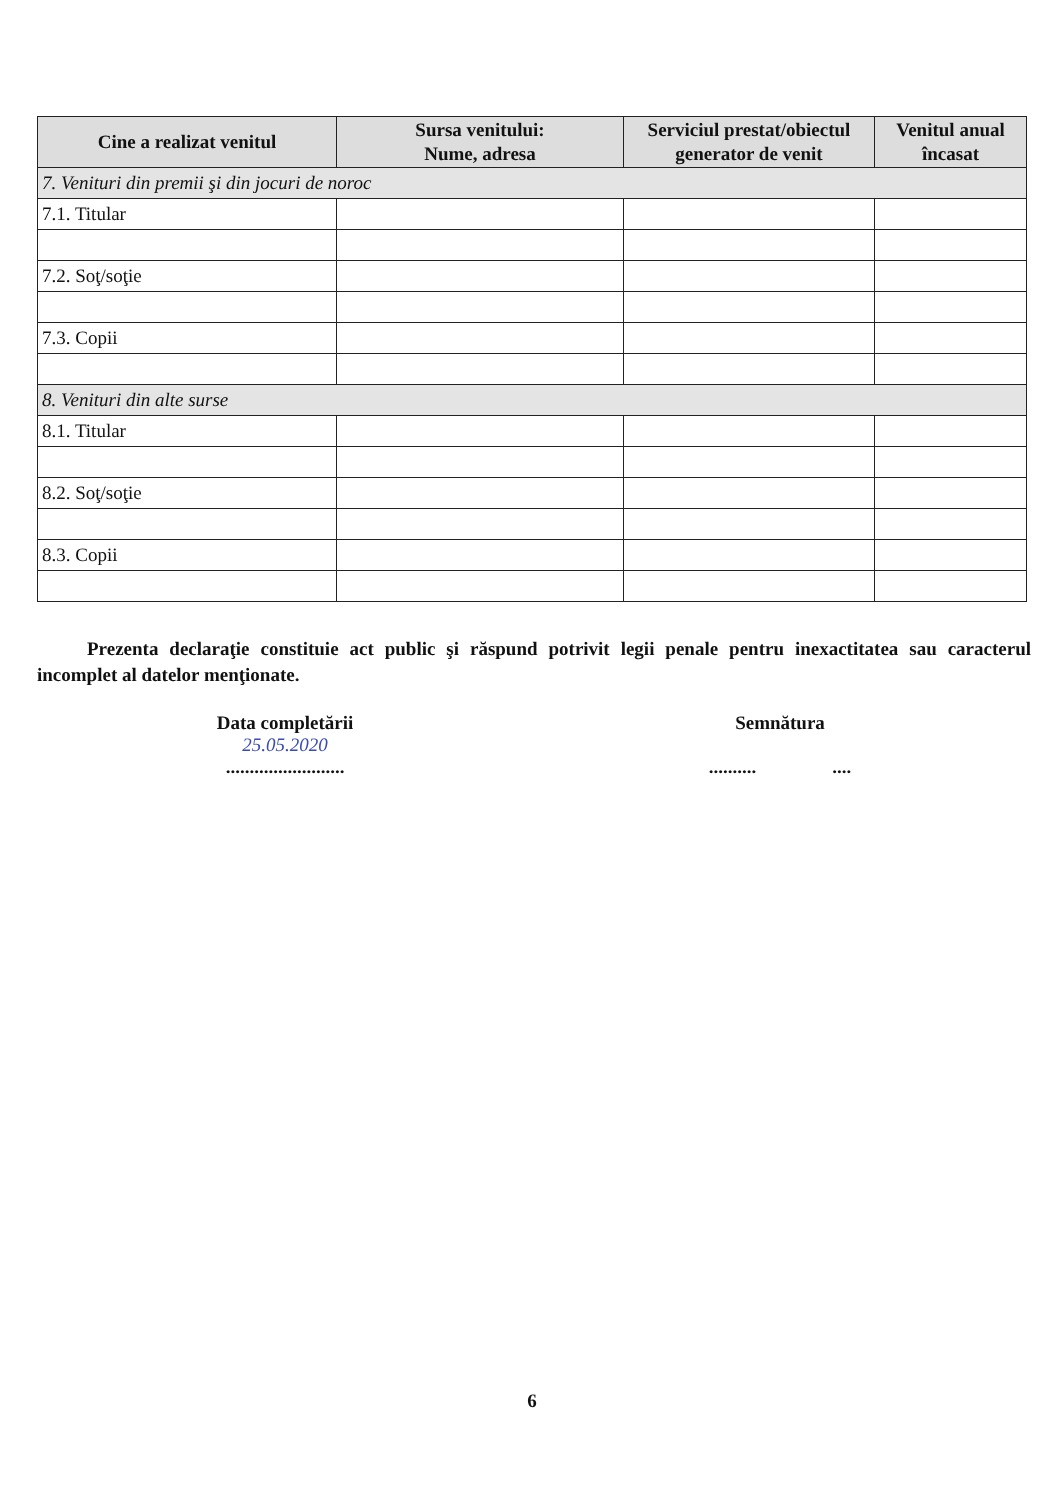| Cine a realizat venitul | Sursa venitului: Nume, adresa | Serviciul prestat/obiectul generator de venit | Venitul anual încasat |
| --- | --- | --- | --- |
| 7. Venituri din premii şi din jocuri de noroc | | | |
| 7.1. Titular | | | |
| 7.2. Soţ/soţie | | | |
| 7.3. Copii | | | |
| 8. Venituri din alte surse | | | |
| 8.1. Titular | | | |
| 8.2. Soţ/soţie | | | |
| 8.3. Copii | | | |
Prezenta declaraţie constituie act public şi răspund potrivit legii penale pentru inexactitatea sau caracterul incomplet al datelor menţionate.
Data completării
25.05.2020
.........................
Semnătura
.......... ....
6